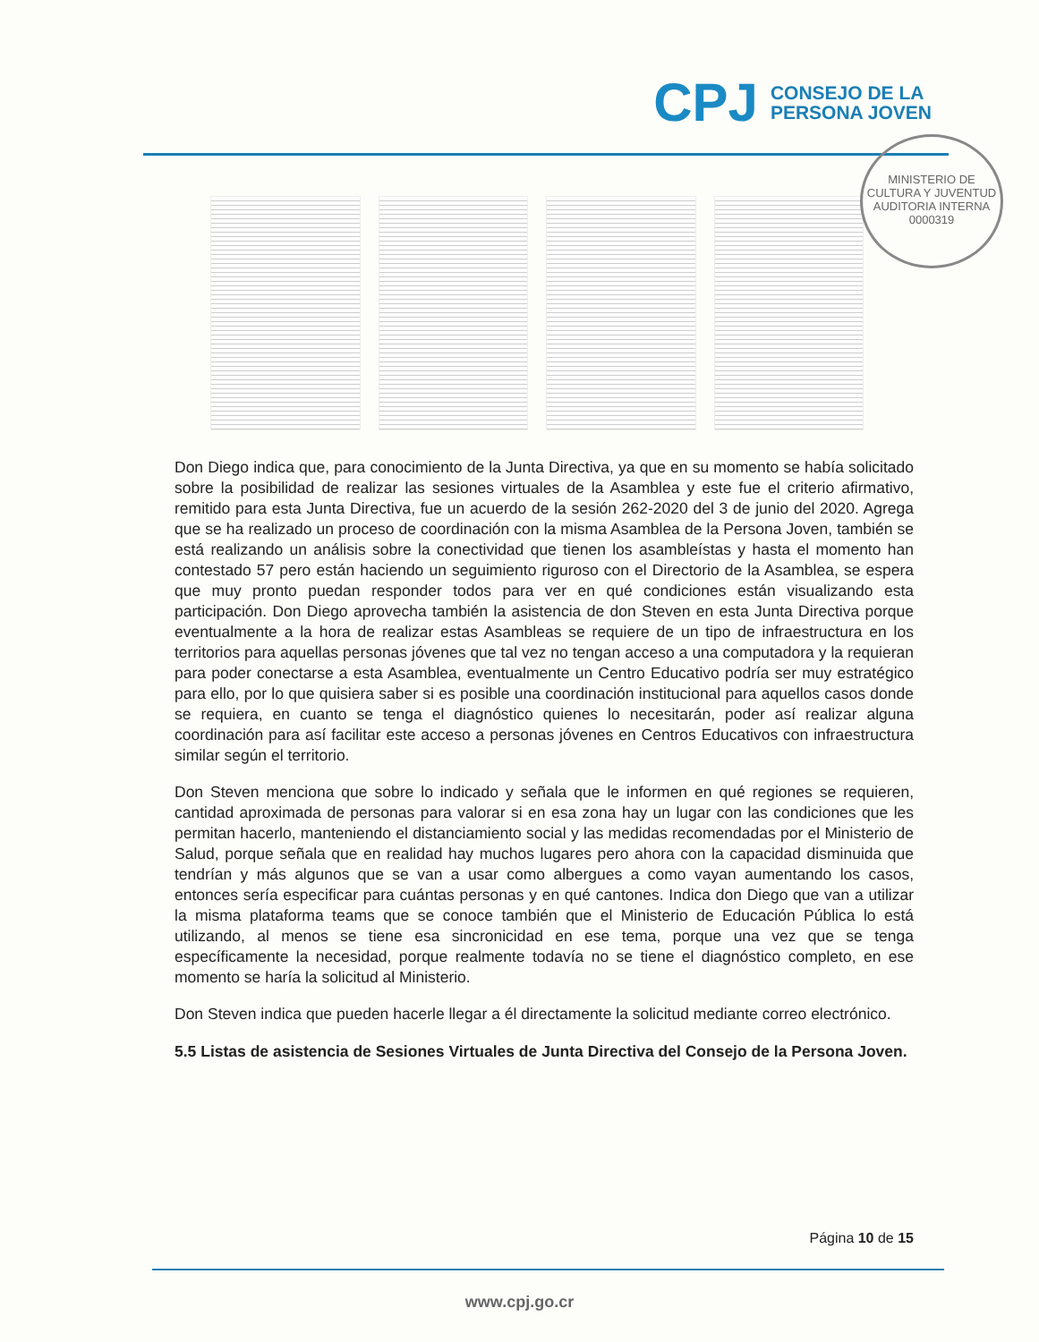CPJ
CONSEJO DE LA
PERSONA JOVEN
MINISTERIO DE CULTURA Y JUVENTUD
AUDITORIA INTERNA
0000319
Don Diego indica que, para conocimiento de la Junta Directiva, ya que en su momento se había solicitado sobre la posibilidad de realizar las sesiones virtuales de la Asamblea y este fue el criterio afirmativo, remitido para esta Junta Directiva, fue un acuerdo de la sesión 262-2020 del 3 de junio del 2020. Agrega que se ha realizado un proceso de coordinación con la misma Asamblea de la Persona Joven, también se está realizando un análisis sobre la conectividad que tienen los asambleístas y hasta el momento han contestado 57 pero están haciendo un seguimiento riguroso con el Directorio de la Asamblea, se espera que muy pronto puedan responder todos para ver en qué condiciones están visualizando esta participación. Don Diego aprovecha también la asistencia de don Steven en esta Junta Directiva porque eventualmente a la hora de realizar estas Asambleas se requiere de un tipo de infraestructura en los territorios para aquellas personas jóvenes que tal vez no tengan acceso a una computadora y la requieran para poder conectarse a esta Asamblea, eventualmente un Centro Educativo podría ser muy estratégico para ello, por lo que quisiera saber si es posible una coordinación institucional para aquellos casos donde se requiera, en cuanto se tenga el diagnóstico quienes lo necesitarán, poder así realizar alguna coordinación para así facilitar este acceso a personas jóvenes en Centros Educativos con infraestructura similar según el territorio.
Don Steven menciona que sobre lo indicado y señala que le informen en qué regiones se requieren, cantidad aproximada de personas para valorar si en esa zona hay un lugar con las condiciones que les permitan hacerlo, manteniendo el distanciamiento social y las medidas recomendadas por el Ministerio de Salud, porque señala que en realidad hay muchos lugares pero ahora con la capacidad disminuida que tendrían y más algunos que se van a usar como albergues a como vayan aumentando los casos, entonces sería especificar para cuántas personas y en qué cantones. Indica don Diego que van a utilizar la misma plataforma teams que se conoce también que el Ministerio de Educación Pública lo está utilizando, al menos se tiene esa sincronicidad en ese tema, porque una vez que se tenga específicamente la necesidad, porque realmente todavía no se tiene el diagnóstico completo, en ese momento se haría la solicitud al Ministerio.
Don Steven indica que pueden hacerle llegar a él directamente la solicitud mediante correo electrónico.
5.5 Listas de asistencia de Sesiones Virtuales de Junta Directiva del Consejo de la Persona Joven.
Página 10 de 15
www.cpj.go.cr